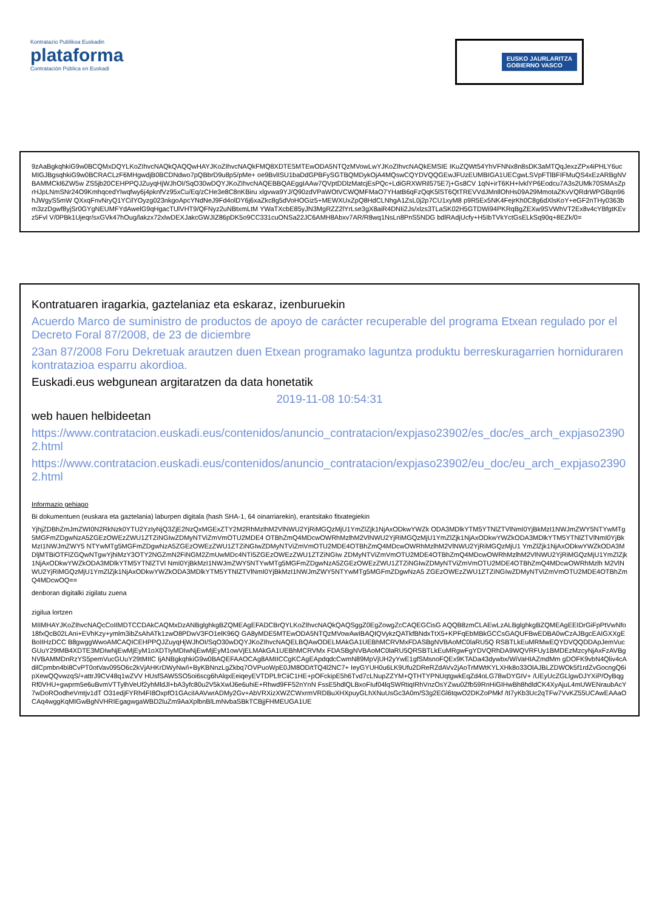Kontratazio Publikoa Euskadin
plataforma
Contratación Pública en Euskadi
EUSKO JAURLARITZA
GOBIERNO VASCO
9zAaBgkqhkiG9w0BCQMxDQYLKoZIhvcNAQkQAQQwHAYJKoZIhvcNAQkFMQ8XDTE5MTEwODA5NTQzMVowLwYJKoZIhvcNAQkEMSIE IKuZQWt54YhVFNNx8n8sDK3aMTQqJexzZPx4iPHLY6ucMIGJBgsqhkiG9w0BCRACLzF6MHgwdjB0BCDNdwo7pQBbrD9u8p5/pMe+ oe9BvlISU1baDdGPBFySGTBQMDykOjA4MQswCQYDVQQGEwJFUzEUMBIGA1UECgwLSVpFTlBFIFMuQS4xEzARBgNVBAMMCkl6ZW5w ZS5jb20CEHPPQJZuyqHjWJhOI/SqO30wDQYJKoZIhvcNAQEBBQAEggIAAw7QVptDDlzMatcjEsPQc+LdiGRXWRil575E7j+Gs8CV 1qN+irT6KH+lvklYP6Eodcu7A3s2UMk70SMAsZprHJpLNmSNr24O9KmhqcedYlwqfwy6j4pknfVz95xCu/Eq/zCHe3e8C8nKBiru xlgvwa9YJ/Q90zdVPaWOtVCWQMFMaO7YHatB6qFzQqK5lST6QtTREVVdJMnllOhHs09A29MmotaZKvVQRdrWPGBqn96hJWgyS5mW QXxqFnvNryQ1YCilYOyzg023nkgoApcYNdNeJ9Fd4olDY6j6xaZkc8g5dVoHOGiz5+MEWXUxZpQ8HdCLNhgA1ZsL0j2p7CU1xyM8 p9R5Ex5NK4FejrKh0C8g6dXlsKoY+eGF2nTHy0363bm3zzDgwf8yjSr0GYgNEUMFYdAwelG9qHgacTUlVHT9/QFNyz2uNBtxmLtM YWaTXcbE85yJN3MgRZZ2lYrLse3gX8aiR4DNIi2Js/xlzs3TLaSK02H5GTDWi94PKRqBgZEXw9SVWhVT2Ex8v4cYBfgtKEvz5Fvl V/0PBk1Ujeqr/sxGVk47hOug/lakzx72xlwDEXJakcGWJIZ86pDK5o9CC331cuONSa22JC6AMH8Abxv7AR/R8wq1NsLn8PnS5NDG bdlRAdjUcfy+H5IbTVkYctGsELkSq90q+8EZk/0=
Kontratuaren iragarkia, gaztelaniaz eta eskaraz, izenburuekin
Acuerdo Marco de suministro de productos de apoyo de carácter recuperable del programa Etxean regulado por el Decreto Foral 87/2008, de 23 de diciembre
23an 87/2008 Foru Dekretuak arautzen duen Etxean programako laguntza produktu berreskuragarrien horniduraren kontratazioa esparru akordioa.
Euskadi.eus webgunean argitaratzen da data honetatik
2019-11-08 10:54:31
web hauen helbideetan
https://www.contratacion.euskadi.eus/contenidos/anuncio_contratacion/expjaso23902/es_doc/es_arch_expjaso23902.html
https://www.contratacion.euskadi.eus/contenidos/anuncio_contratacion/expjaso23902/eu_doc/eu_arch_expjaso23902.html
Informazio gehiago
Bi dokumentuen (euskara eta gaztelania) laburpen digitala (hash SHA-1, 64 oinarriarekin), erantsitako fitxategiekin
YjhjZDBhZmJmZWI0N2RkNzk0YTU2YzIyNjQ3ZjE2NzQxMGExZTY2M2RhMzlhM2VlNWU2YjRiMGQzMjU1YmZlZjk1NjAxODkwYWZk ODA3MDlkYTM5YTNlZTVlNmI0YjBkMzI1NWJmZWY5NTYwMTg5MGFmZDgwNzA5ZGEzOWEzZWU1ZTZiNGIwZDMyNTViZmVmOTU2MDE4 OTBhZmQ4MDcwOWRhMzlhM2VlNWU2YjRiMGQzMjU1YmZlZjk1NjAxODkwYWZkODA3MDlkYTM5YTNlZTVlNmI0YjBkMzI1NWJmZWY5 NTYwMTg5MGFmZDgwNzA5ZGEzOWEzZWU1ZTZiNGIwZDMyNTViZmVmOTU2MDE4OTBhZmQ4MDcwOWRhMzlhM2VlNWU2YjRiMGQzMjU1 YmZlZjk1NjAxODkwYWZkODA3MDljMTBiOTFlZGQwNTgwYjhiMzY3OTY2NGZmN2FiNGM2ZmUwMDc4NTI5ZGEzOWEzZWU1ZTZiNGIw ZDMyNTViZmVmOTU2MDE4OTBhZmQ4MDcwOWRhMzlhM2VlNWU2YjRiMGQzMjU1YmZlZjk1NjAxODkwYWZkODA3MDlkYTM5YTNlZTVl NmI0YjBkMzI1NWJmZWY5NTYwMTg5MGFmZDgwNzA5ZGEzOWEzZWU1ZTZiNGIwZDMyNTViZmVmOTU2MDE4OTBhZmQ4MDcwOWRhMzlh M2VlNWU2YjRiMGQzMjU1YmZlZjk1NjAxODkwYWZkODA3MDlkYTM5YTNlZTVlNmI0YjBkMzI1NWJmZWY5NTYwMTg5MGFmZDgwNzA5 ZGEzOWEzZWU1ZTZiNGIwZDMyNTViZmVmOTU2MDE4OTBhZmQ4MDcwOQ==
denboran digitalki zigilatu zuena
zigilua lortzen
MIIMHAYJKoZIhvcNAQcCoIIMDTCCDAkCAQMxDzANBglghkgBZQMEAgEFADCBrQYLKoZIhvcNAQkQAQSggZ0EgZowgZcCAQEGCisG AQQB8zmCLAEwLzALBglghkgBZQMEAgEEIDrGiFpPtVwNfo18fxQcB02LAni+EVhKzy+ymlm3ibZsAhATk1zwO8PDwV3FO1elK96Q GA8yMDE5MTEwODA5NTQzMVowAwIBAQIQVykzQATkfBNdxTtX5+KPFqEbMBkGCCsGAQUFBwEDBA0wCzAJBgcEAIGXXgEBoIIHzDCC B8gwggWwoAMCAQICEHPPQJZuyqHjWJhOI/SqO30wDQYJKoZIhvcNAQELBQAwODELMAkGA1UEBhMCRVMxFDASBgNVBAoMC0laRU5Q RSBTLkEuMRMwEQYDVQQDDApJemVucGUuY29tMB4XDTE3MDIwNjEwMjEyM1oXDTIyMDIwNjEwMjEyM1owVjELMAkGA1UEBhMCRVMx FDASBgNVBAoMC0laRU5QRSBTLkEuMRgwFgYDVQRhDA9WQVRFUy1BMDEzMzcyNjAxFzAVBgNVBAMMDnRzYS5pemVucGUuY29tMIIC IjANBgkqhkiG9w0BAQEFAAOCAg8AMIICCgKCAgEApdqdcCwmN89MpVjUH2yYwE1gfSMsnoFQEx9KTADa43dywbx/WiVaHIAZmdMm gDOFK9vbN4Qliv4cAdilCpmbn4bi8CvPT0otVav095O6c2kVjAHKrDWyNw/i+ByKBNnzLgZkbq7OVPuoWpE0JM8OD/tTQ4l2NC7+ IeyGYUH0u6LK9Ufu2DReRZdAVv2jAoTrMWtKYLXHk8o33OlAJBLZDWOk5f1rdZvGocngQ6ipXewQQvwzqS/+attrJ9CV48q1wZVV HUsfSAW5SO5oi6scg6hAlqxEeiqeyEVTDPLfrCiiC1HE+pOFckipE5h6Tvd7cLNupZZYM+QTHTYPNUqtgwkEqZd4oLG78wDYGIV+ /UEyUcZGLlgwDJYXiP/OyBqgRf0VHU+gwprm5e6uBvmVTTylhVeUf2yhMldJl+bA3yfc80u2V5kXwlJ6e6uhiE+Rhwd9FF52nYnN FssE5hdlQLBxoFIuf04lqSWRtiqIRhVnzOsYZwu0Zfb59RnHiGIHwBh8hdldCK4XyAjuL4mUWENraubAcY7wDoROodheVmtjv1dT O31edjFYRh4FI8OxpfO1GAciIAAVwrADMy2Gv+AbVRXizXWZCWxrmVRDBuXHXpuyGLhXNuUsGc3A0m/S3g2EGl6tqwO2DKZoPMkf /tI7yKb3Uc2qTFw7VvKZ55UCAwEAAaOCAq4wggKqMIGwBgNVHRIEgagwgaWBD2luZm9AaXplbnBlLmNvbaSBkTCBjjFHMEUGA1UE